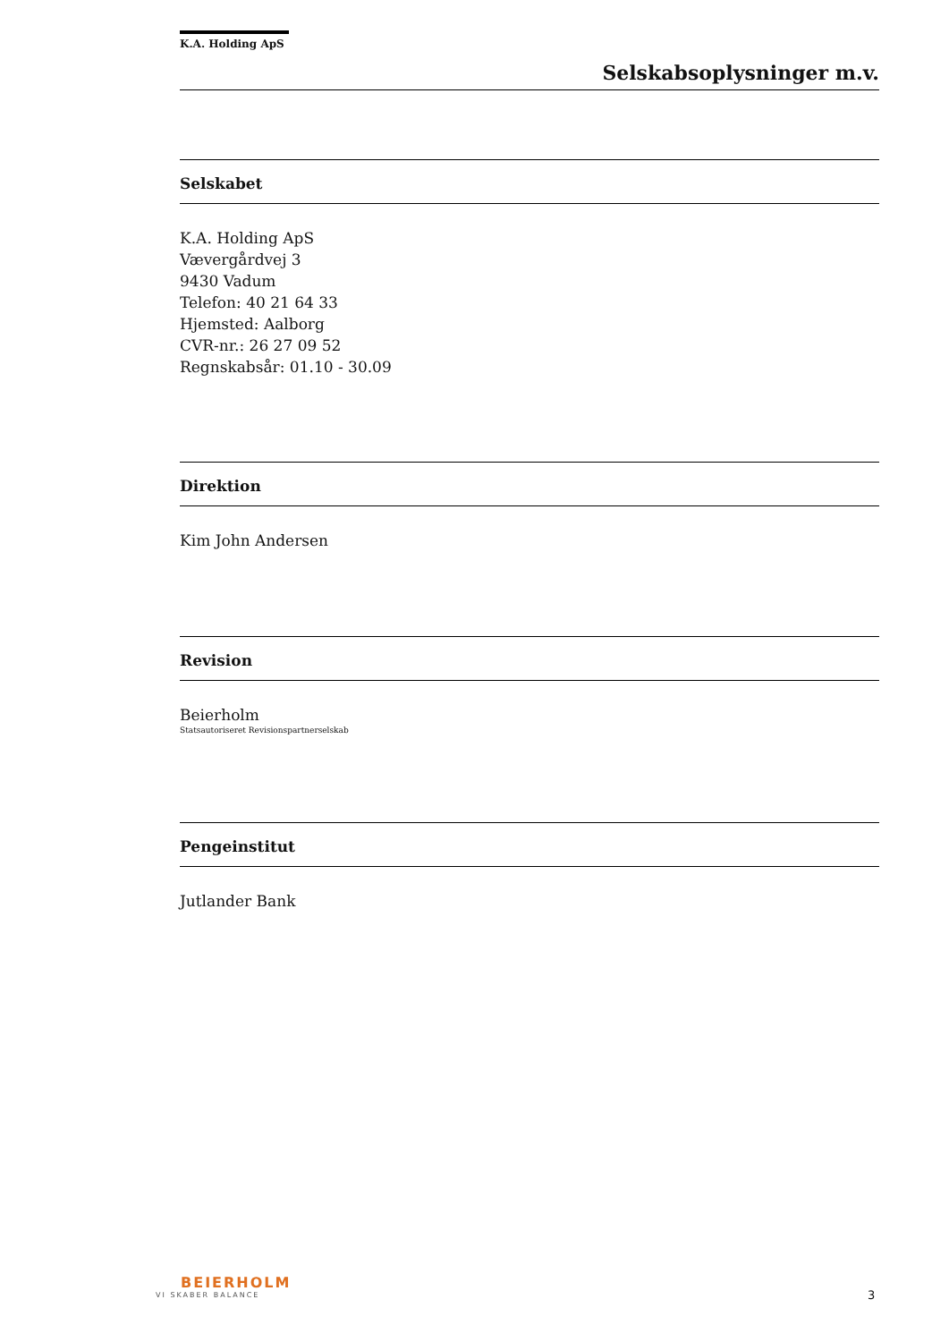K.A. Holding ApS
Selskabsoplysninger m.v.
Selskabet
K.A. Holding ApS
Vævergårdvej 3
9430 Vadum
Telefon: 40 21 64 33
Hjemsted: Aalborg
CVR-nr.: 26 27 09 52
Regnskabsår: 01.10 - 30.09
Direktion
Kim John Andersen
Revision
Beierholm
Statsautoriseret Revisionspartnerselskab
Pengeinstitut
Jutlander Bank
BEIERHOLM
VI SKABER BALANCE
3